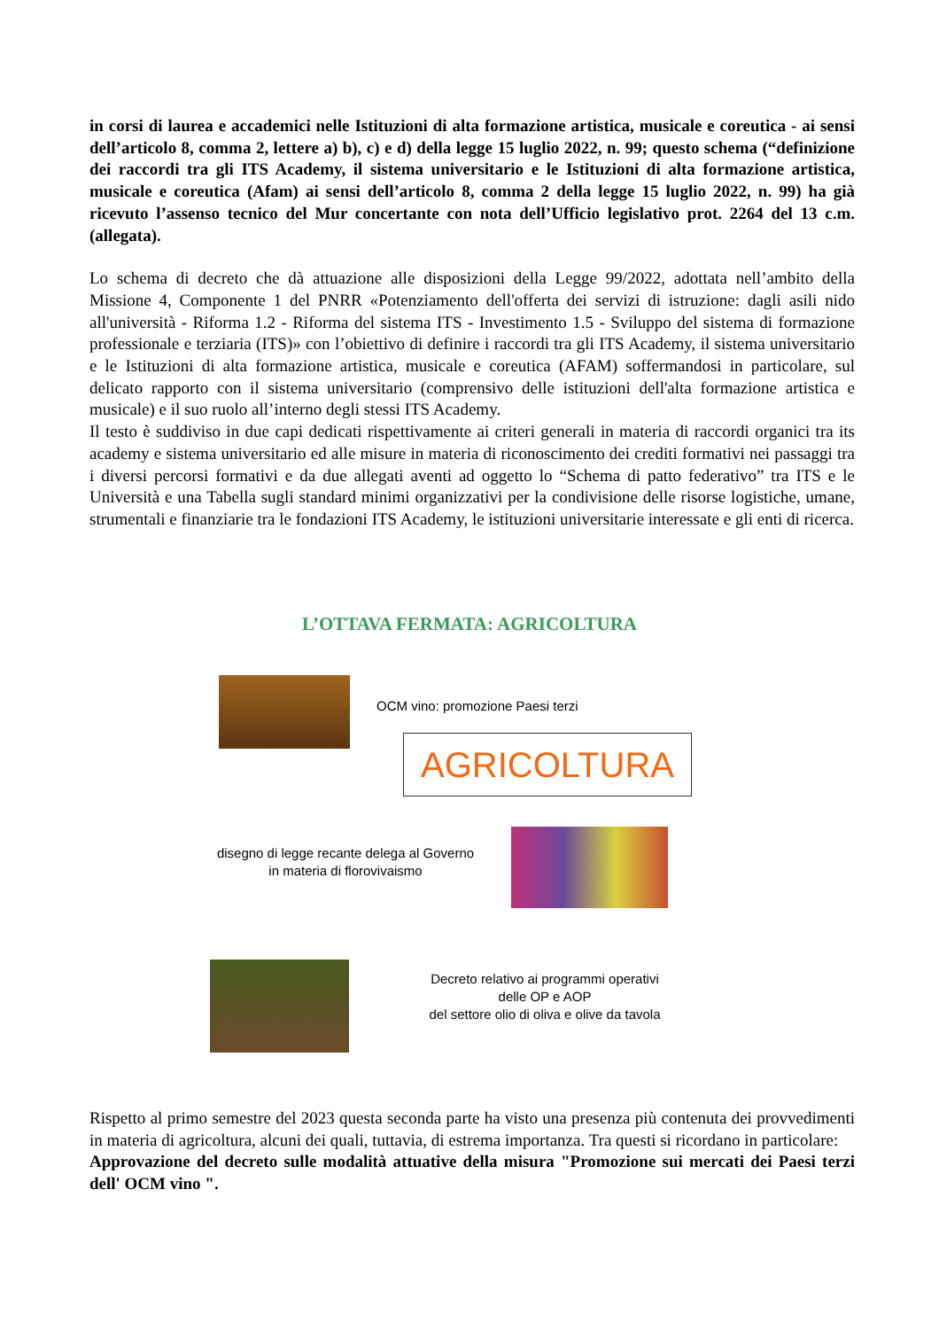in corsi di laurea e accademici nelle Istituzioni di alta formazione artistica, musicale e coreutica - ai sensi dell’articolo 8, comma 2, lettere a) b), c) e d) della legge 15 luglio 2022, n. 99; questo schema (“definizione dei raccordi tra gli ITS Academy, il sistema universitario e le Istituzioni di alta formazione artistica, musicale e coreutica (Afam) ai sensi dell’articolo 8, comma 2 della legge 15 luglio 2022, n. 99) ha già ricevuto l’assenso tecnico del Mur concertante con nota dell’Ufficio legislativo prot. 2264 del 13 c.m. (allegata).
Lo schema di decreto che dà attuazione alle disposizioni della Legge 99/2022, adottata nell’ambito della Missione 4, Componente 1 del PNRR «Potenziamento dell'offerta dei servizi di istruzione: dagli asili nido all'università - Riforma 1.2 - Riforma del sistema ITS - Investimento 1.5 - Sviluppo del sistema di formazione professionale e terziaria (ITS)» con l’obiettivo di definire i raccordi tra gli ITS Academy, il sistema universitario e le Istituzioni di alta formazione artistica, musicale e coreutica (AFAM) soffermandosi in particolare, sul delicato rapporto con il sistema universitario (comprensivo delle istituzioni dell'alta formazione artistica e musicale) e il suo ruolo all’interno degli stessi ITS Academy.
Il testo è suddiviso in due capi dedicati rispettivamente ai criteri generali in materia di raccordi organici tra its academy e sistema universitario ed alle misure in materia di riconoscimento dei crediti formativi nei passaggi tra i diversi percorsi formativi e da due allegati aventi ad oggetto lo “Schema di patto federativo” tra ITS e le Università e una Tabella sugli standard minimi organizzativi per la condivisione delle risorse logistiche, umane, strumentali e finanziarie tra le fondazioni ITS Academy, le istituzioni universitarie interessate e gli enti di ricerca.
L’OTTAVA FERMATA: AGRICOLTURA
OCM vino: promozione Paesi terzi
AGRICOLTURA
disegno di legge recante delega al Governo
in materia di florovivaismo
Decreto relativo ai programmi operativi
delle OP e AOP
del settore olio di oliva e olive da tavola
Rispetto al primo semestre del 2023 questa seconda parte ha visto una presenza più contenuta dei provvedimenti in materia di agricoltura, alcuni dei quali, tuttavia, di estrema importanza. Tra questi si ricordano in particolare:
Approvazione del decreto sulle modalità attuative della misura "Promozione sui mercati dei Paesi terzi dell' OCM vino ".